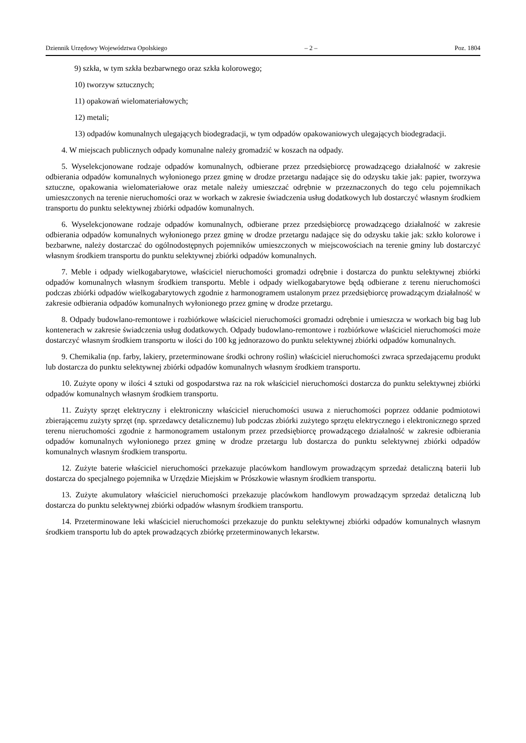Dziennik Urzędowy Województwa Opolskiego – 2 – Poz. 1804
9) szkła, w tym szkła bezbarwnego oraz szkła kolorowego;
10) tworzyw sztucznych;
11) opakowań wielomateriałowych;
12) metali;
13) odpadów komunalnych ulegających biodegradacji, w tym odpadów opakowaniowych ulegających biodegradacji.
4. W miejscach publicznych odpady komunalne należy gromadzić w koszach na odpady.
5. Wyselekcjonowane rodzaje odpadów komunalnych, odbierane przez przedsiębiorcę prowadzącego działalność w zakresie odbierania odpadów komunalnych wyłonionego przez gminę w drodze przetargu nadające się do odzysku takie jak: papier, tworzywa sztuczne, opakowania wielomateriałowe oraz metale należy umieszczać odrębnie w przeznaczonych do tego celu pojemnikach umieszczonych na terenie nieruchomości oraz w workach w zakresie świadczenia usług dodatkowych lub dostarczyć własnym środkiem transportu do punktu selektywnej zbiórki odpadów komunalnych.
6. Wyselekcjonowane rodzaje odpadów komunalnych, odbierane przez przedsiębiorcę prowadzącego działalność w zakresie odbierania odpadów komunalnych wyłonionego przez gminę w drodze przetargu nadające się do odzysku takie jak: szkło kolorowe i bezbarwne, należy dostarczać do ogólnodostępnych pojemników umieszczonych w miejscowościach na terenie gminy lub dostarczyć własnym środkiem transportu do punktu selektywnej zbiórki odpadów komunalnych.
7. Meble i odpady wielkogabarytowe, właściciel nieruchomości gromadzi odrębnie i dostarcza do punktu selektywnej zbiórki odpadów komunalnych własnym środkiem transportu. Meble i odpady wielkogabarytowe będą odbierane z terenu nieruchomości podczas zbiórki odpadów wielkogabarytowych zgodnie z harmonogramem ustalonym przez przedsiębiorcę prowadzącym działalność w zakresie odbierania odpadów komunalnych wyłonionego przez gminę w drodze przetargu.
8. Odpady budowlano-remontowe i rozbiórkowe właściciel nieruchomości gromadzi odrębnie i umieszcza w workach big bag lub kontenerach w zakresie świadczenia usług dodatkowych. Odpady budowlano-remontowe i rozbiórkowe właściciel nieruchomości może dostarczyć własnym środkiem transportu w ilości do 100 kg jednorazowo do punktu selektywnej zbiórki odpadów komunalnych.
9. Chemikalia (np. farby, lakiery, przeterminowane środki ochrony roślin) właściciel nieruchomości zwraca sprzedającemu produkt lub dostarcza do punktu selektywnej zbiórki odpadów komunalnych własnym środkiem transportu.
10. Zużyte opony w ilości 4 sztuki od gospodarstwa raz na rok właściciel nieruchomości dostarcza do punktu selektywnej zbiórki odpadów komunalnych własnym środkiem transportu.
11. Zużyty sprzęt elektryczny i elektroniczny właściciel nieruchomości usuwa z nieruchomości poprzez oddanie podmiotowi zbierającemu zużyty sprzęt (np. sprzedawcy detalicznemu) lub podczas zbiórki zużytego sprzętu elektrycznego i elektronicznego sprzed terenu nieruchomości zgodnie z harmonogramem ustalonym przez przedsiębiorcę prowadzącego działalność w zakresie odbierania odpadów komunalnych wyłonionego przez gminę w drodze przetargu lub dostarcza do punktu selektywnej zbiórki odpadów komunalnych własnym środkiem transportu.
12. Zużyte baterie właściciel nieruchomości przekazuje placówkom handlowym prowadzącym sprzedaż detaliczną baterii lub dostarcza do specjalnego pojemnika w Urzędzie Miejskim w Prószkowie własnym środkiem transportu.
13. Zużyte akumulatory właściciel nieruchomości przekazuje placówkom handlowym prowadzącym sprzedaż detaliczną lub dostarcza do punktu selektywnej zbiórki odpadów własnym środkiem transportu.
14. Przeterminowane leki właściciel nieruchomości przekazuje do punktu selektywnej zbiórki odpadów komunalnych własnym środkiem transportu lub do aptek prowadzących zbiórkę przeterminowanych lekarstw.